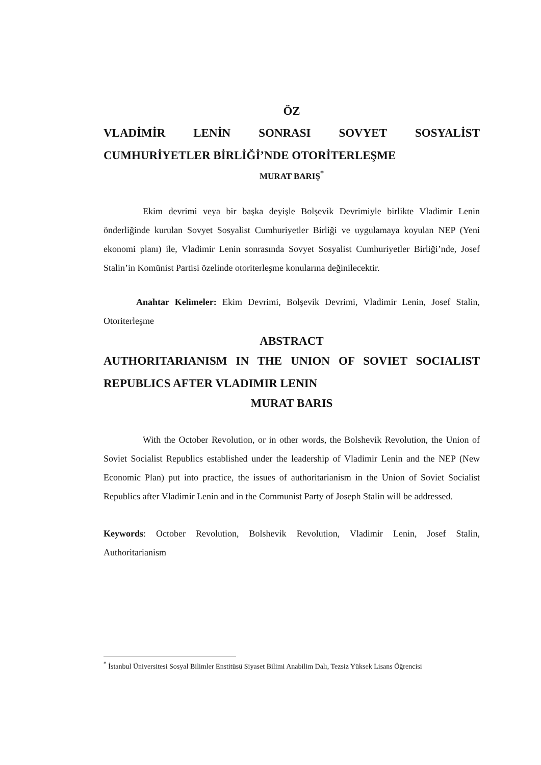ÖZ
VLADİMİR LENİN SONRASI SOVYET SOSYALİST CUMHURİYETLER BİRLİĞİ’NDE OTORİTERLEŞME
MURAT BARIŞ<sup>*</sup>
Ekim devrimi veya bir başka deyişle Bolşevik Devrimiyle birlikte Vladimir Lenin önderliğinde kurulan Sovyet Sosyalist Cumhuriyetler Birliği ve uygulamaya koyulan NEP (Yeni ekonomi planı) ile, Vladimir Lenin sonrasında Sovyet Sosyalist Cumhuriyetler Birliği’nde, Josef Stalin’in Komünist Partisi özelinde otoriterleşme konularına değinilecektir.
Anahtar Kelimeler: Ekim Devrimi, Bolşevik Devrimi, Vladimir Lenin, Josef Stalin, Otoriterleşme
ABSTRACT
AUTHORITARIANISM IN THE UNION OF SOVIET SOCIALIST REPUBLICS AFTER VLADIMIR LENIN
MURAT BARIS
With the October Revolution, or in other words, the Bolshevik Revolution, the Union of Soviet Socialist Republics established under the leadership of Vladimir Lenin and the NEP (New Economic Plan) put into practice, the issues of authoritarianism in the Union of Soviet Socialist Republics after Vladimir Lenin and in the Communist Party of Joseph Stalin will be addressed.
Keywords: October Revolution, Bolshevik Revolution, Vladimir Lenin, Josef Stalin, Authoritarianism
<sup>*</sup> İstanbul Üniversitesi Sosyal Bilimler Enstitüsü Siyaset Bilimi Anabilim Dalı, Tezsiz Yüksek Lisans Öğrencisi